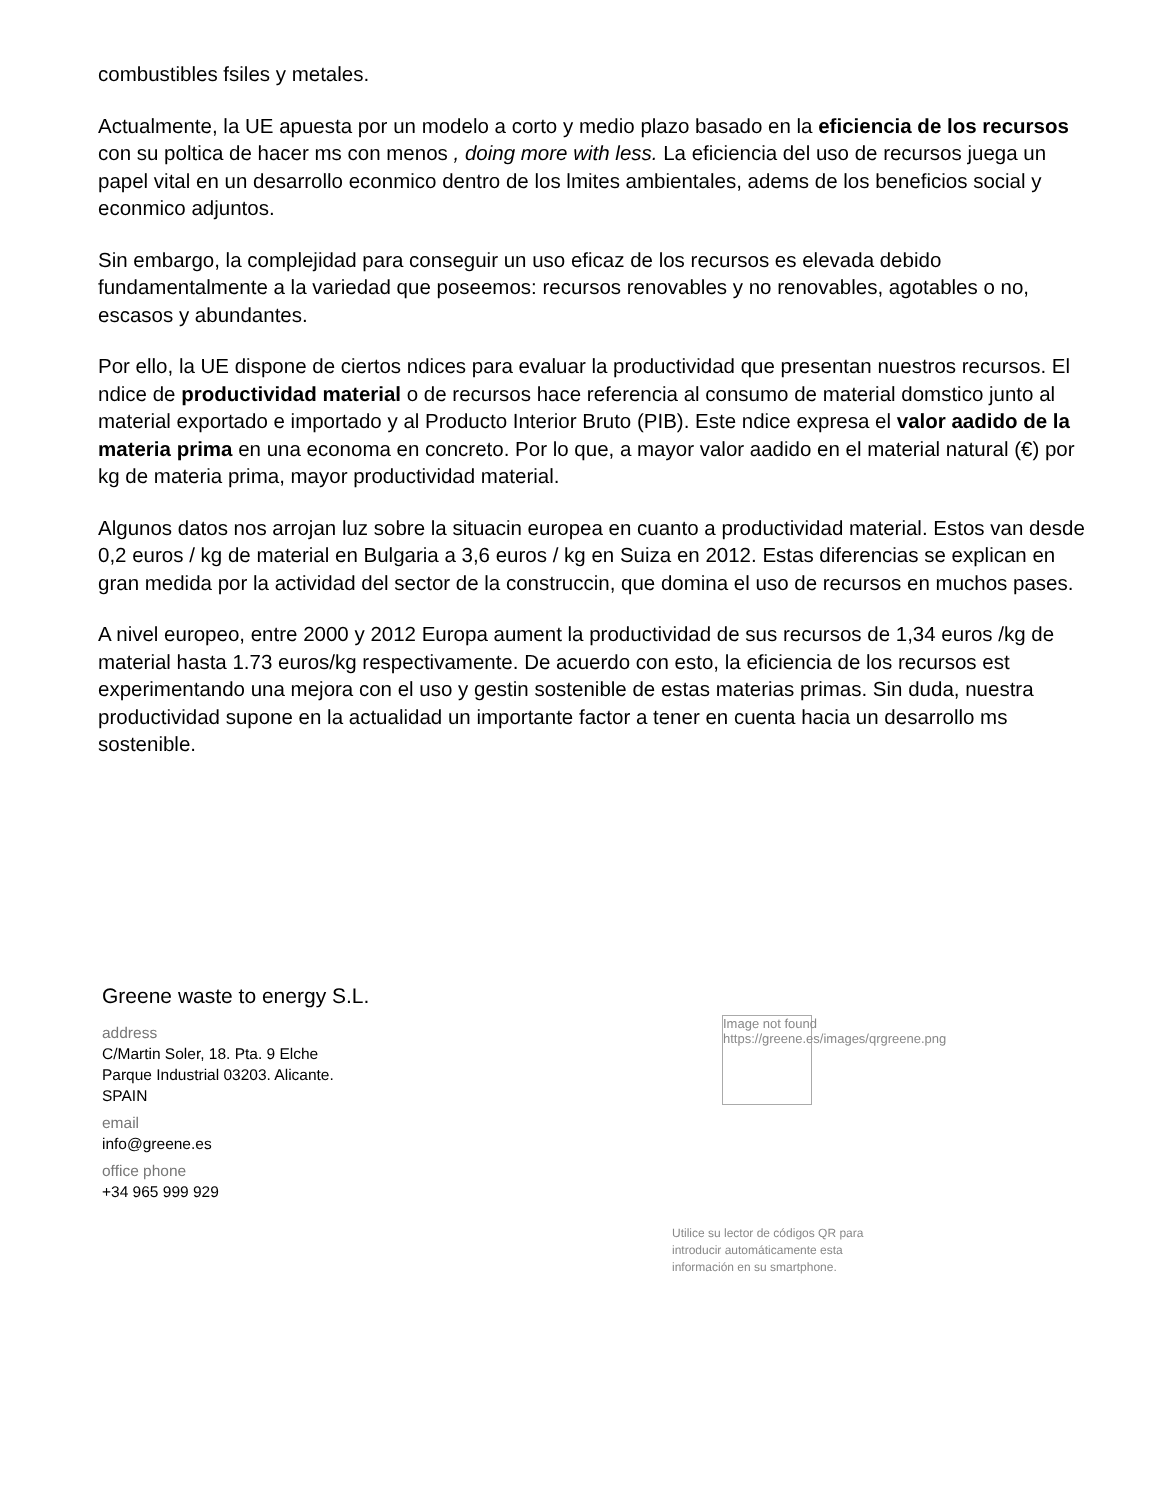combustibles fsiles y metales.
Actualmente, la UE apuesta por un modelo a corto y medio plazo basado en la eficiencia de los recursos con su poltica de hacer ms con menos , doing more with less. La eficiencia del uso de recursos juega un papel vital en un desarrollo econmico dentro de los lmites ambientales, adems de los beneficios social y econmico adjuntos.
Sin embargo, la complejidad para conseguir un uso eficaz de los recursos es elevada debido fundamentalmente a la variedad que poseemos: recursos renovables y no renovables, agotables o no, escasos y abundantes.
Por ello, la UE dispone de ciertos ndices para evaluar la productividad que presentan nuestros recursos. El ndice de productividad material o de recursos hace referencia al consumo de material domstico junto al material exportado e importado y al Producto Interior Bruto (PIB). Este ndice expresa el valor aadido de la materia prima en una economa en concreto. Por lo que, a mayor valor aadido en el material natural (€) por kg de materia prima, mayor productividad material.
Algunos datos nos arrojan luz sobre la situacin europea en cuanto a productividad material. Estos van desde 0,2 euros / kg de material en Bulgaria a 3,6 euros / kg en Suiza en 2012. Estas diferencias se explican en gran medida por la actividad del sector de la construccin, que domina el uso de recursos en muchos pases.
A nivel europeo, entre 2000 y 2012 Europa aument la productividad de sus recursos de 1,34 euros /kg de material hasta 1.73 euros/kg respectivamente. De acuerdo con esto, la eficiencia de los recursos est experimentando una mejora con el uso y gestin sostenible de estas materias primas. Sin duda, nuestra productividad supone en la actualidad un importante factor a tener en cuenta hacia un desarrollo ms sostenible.
Greene waste to energy S.L.
address
C/Martin Soler, 18. Pta. 9 Elche
Parque Industrial 03203. Alicante.
SPAIN
email
info@greene.es
office phone
+34 965 999 929
Image not found
https://greene.es/images/qrgreene.png
Utilice su lector de códigos QR para introducir automáticamente esta información en su smartphone.